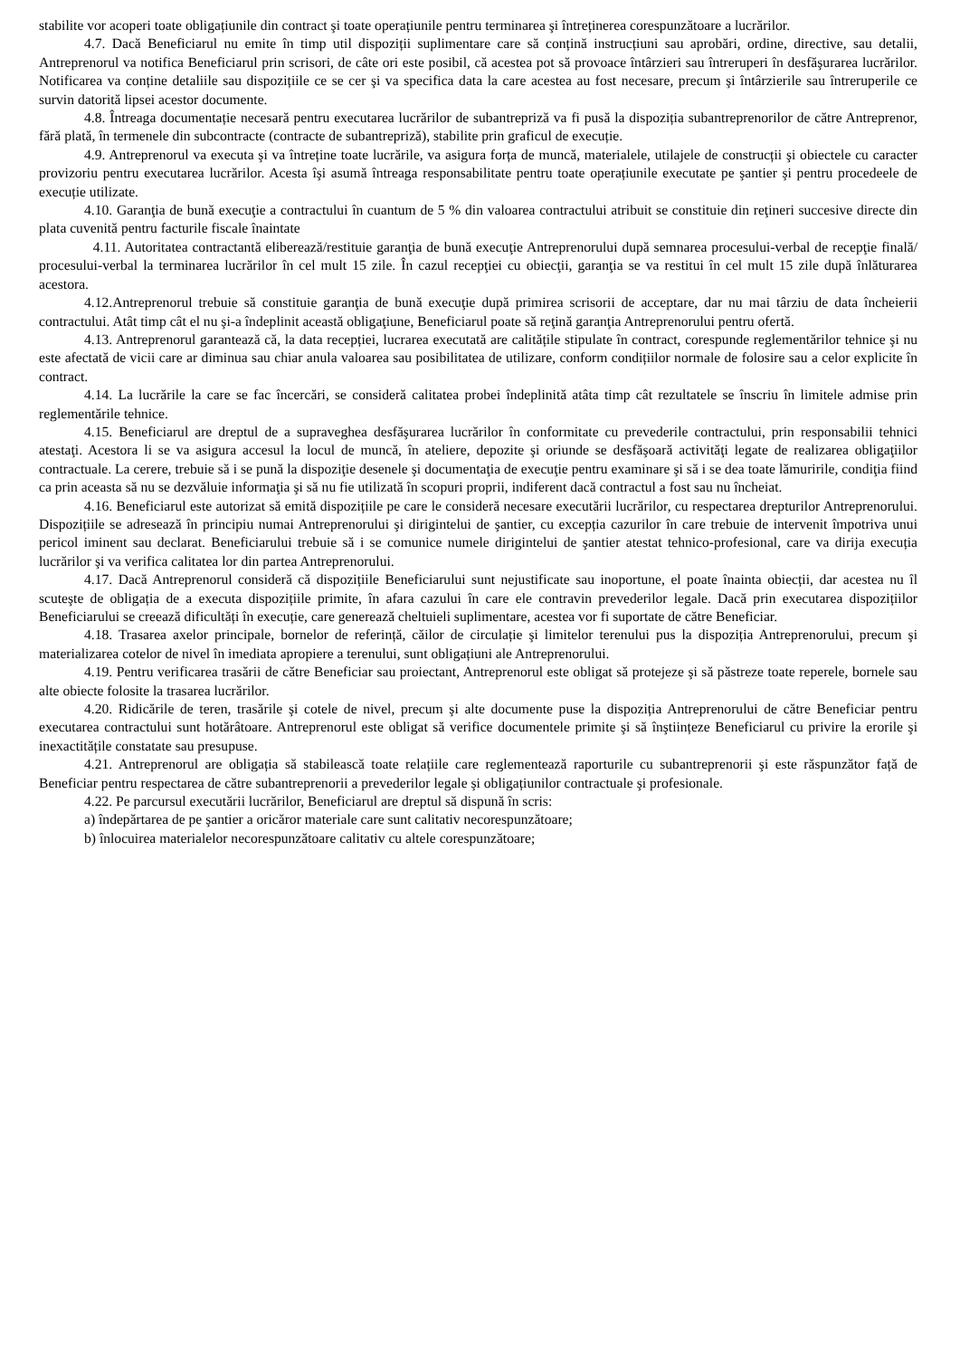stabilite vor acoperi toate obligațiunile din contract şi toate operațiunile pentru terminarea şi întreținerea corespunzătoare a lucrărilor.
4.7. Dacă Beneficiarul nu emite în timp util dispoziții suplimentare care să conțină instrucțiuni sau aprobări, ordine, directive, sau detalii, Antreprenorul va notifica Beneficiarul prin scrisori, de câte ori este posibil, că acestea pot să provoace întârzieri sau întreruperi în desfăşurarea lucrărilor. Notificarea va conține detaliile sau dispozițiile ce se cer şi va specifica data la care acestea au fost necesare, precum şi întârzierile sau întreruperile ce survin datorită lipsei acestor documente.
4.8. Întreaga documentație necesară pentru executarea lucrărilor de subantrepriză va fi pusă la dispoziția subantreprenorilor de către Antreprenor, fără plată, în termenele din subcontracte (contracte de subantrepriză), stabilite prin graficul de execuție.
4.9. Antreprenorul va executa şi va întreține toate lucrările, va asigura forța de muncă, materialele, utilajele de construcții şi obiectele cu caracter provizoriu pentru executarea lucrărilor. Acesta îşi asumă întreaga responsabilitate pentru toate operațiunile executate pe şantier şi pentru procedeele de execuție utilizate.
4.10. Garanţia de bună execuţie a contractului în cuantum de 5 % din valoarea contractului atribuit se constituie din reţineri succesive directe din plata cuvenită pentru facturile fiscale înaintate
4.11. Autoritatea contractantă eliberează/restituie garanţia de bună execuţie Antreprenorului după semnarea procesului-verbal de recepţie finală/ procesului-verbal la terminarea lucrărilor în cel mult 15 zile. În cazul recepţiei cu obiecţii, garanţia se va restitui în cel mult 15 zile după înlăturarea acestora.
4.12.Antreprenorul trebuie să constituie garanţia de bună execuţie după primirea scrisorii de acceptare, dar nu mai târziu de data încheierii contractului. Atât timp cât el nu şi-a îndeplinit această obligaţiune, Beneficiarul poate să reţină garanţia Antreprenorului pentru ofertă.
4.13. Antreprenorul garantează că, la data recepției, lucrarea executată are calitățile stipulate în contract, corespunde reglementărilor tehnice şi nu este afectată de vicii care ar diminua sau chiar anula valoarea sau posibilitatea de utilizare, conform condițiilor normale de folosire sau a celor explicite în contract.
4.14. La lucrările la care se fac încercări, se consideră calitatea probei îndeplinită atâta timp cât rezultatele se înscriu în limitele admise prin reglementările tehnice.
4.15. Beneficiarul are dreptul de a supraveghea desfăşurarea lucrărilor în conformitate cu prevederile contractului, prin responsabilii tehnici atestaţi. Acestora li se va asigura accesul la locul de muncă, în ateliere, depozite şi oriunde se desfăşoară activităţi legate de realizarea obligaţiilor contractuale. La cerere, trebuie să i se pună la dispoziţie desenele şi documentaţia de execuţie pentru examinare şi să i se dea toate lămuririle, condiţia fiind ca prin aceasta să nu se dezvăluie informaţia şi să nu fie utilizată în scopuri proprii, indiferent dacă contractul a fost sau nu încheiat.
4.16. Beneficiarul este autorizat să emită dispozițiile pe care le consideră necesare executării lucrărilor, cu respectarea drepturilor Antreprenorului. Dispozițiile se adresează în principiu numai Antreprenorului şi dirigintelui de şantier, cu excepția cazurilor în care trebuie de intervenit împotriva unui pericol iminent sau declarat. Beneficiarului trebuie să i se comunice numele dirigintelui de şantier atestat tehnico-profesional, care va dirija execuția lucrărilor şi va verifica calitatea lor din partea Antreprenorului.
4.17. Dacă Antreprenorul consideră că dispozițiile Beneficiarului sunt nejustificate sau inoportune, el poate înainta obiecții, dar acestea nu îl scuteşte de obligația de a executa dispozițiile primite, în afara cazului în care ele contravin prevederilor legale. Dacă prin executarea dispozițiilor Beneficiarului se creează dificultăți în execuție, care generează cheltuieli suplimentare, acestea vor fi suportate de către Beneficiar.
4.18. Trasarea axelor principale, bornelor de referință, căilor de circulație şi limitelor terenului pus la dispoziția Antreprenorului, precum şi materializarea cotelor de nivel în imediata apropiere a terenului, sunt obligațiuni ale Antreprenorului.
4.19. Pentru verificarea trasării de către Beneficiar sau proiectant, Antreprenorul este obligat să protejeze şi să păstreze toate reperele, bornele sau alte obiecte folosite la trasarea lucrărilor.
4.20. Ridicările de teren, trasările şi cotele de nivel, precum şi alte documente puse la dispoziția Antreprenorului de către Beneficiar pentru executarea contractului sunt hotărâtoare. Antreprenorul este obligat să verifice documentele primite şi să înştiințeze Beneficiarul cu privire la erorile şi inexactitățile constatate sau presupuse.
4.21. Antreprenorul are obligația să stabilească toate relațiile care reglementează raporturile cu subantreprenorii şi este răspunzător față de Beneficiar pentru respectarea de către subantreprenorii a prevederilor legale şi obligațiunilor contractuale şi profesionale.
4.22. Pe parcursul executării lucrărilor, Beneficiarul are dreptul să dispună în scris:
a) îndepărtarea de pe şantier a oricăror materiale care sunt calitativ necorespunzătoare;
b) înlocuirea materialelor necorespunzătoare calitativ cu altele corespunzătoare;